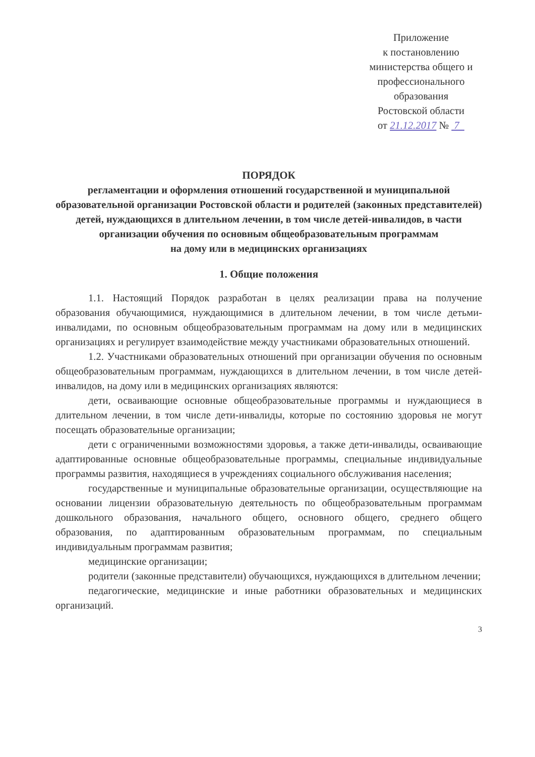Приложение
к постановлению
министерства общего и
профессионального
образования
Ростовской области
от 21.12.2017 № 7
ПОРЯДОК
регламентации и оформления отношений государственной и муниципальной образовательной организации Ростовской области и родителей (законных представителей) детей, нуждающихся в длительном лечении, в том числе детей-инвалидов, в части организации обучения по основным общеобразовательным программам
на дому или в медицинских организациях
1. Общие положения
1.1. Настоящий Порядок разработан в целях реализации права на получение образования обучающимися, нуждающимися в длительном лечении, в том числе детьми-инвалидами, по основным общеобразовательным программам на дому или в медицинских организациях и регулирует взаимодействие между участниками образовательных отношений.
1.2. Участниками образовательных отношений при организации обучения по основным общеобразовательным программам, нуждающихся в длительном лечении, в том числе детей-инвалидов, на дому или в медицинских организациях являются:
дети, осваивающие основные общеобразовательные программы и нуждающиеся в длительном лечении, в том числе дети-инвалиды, которые по состоянию здоровья не могут посещать образовательные организации;
дети с ограниченными возможностями здоровья, а также дети-инвалиды, осваивающие адаптированные основные общеобразовательные программы, специальные индивидуальные программы развития, находящиеся в учреждениях социального обслуживания населения;
государственные и муниципальные образовательные организации, осуществляющие на основании лицензии образовательную деятельность по общеобразовательным программам дошкольного образования, начального общего, основного общего, среднего общего образования, по адаптированным образовательным программам, по специальным индивидуальным программам развития;
медицинские организации;
родители (законные представители) обучающихся, нуждающихся в длительном лечении;
педагогические, медицинские и иные работники образовательных и медицинских организаций.
3